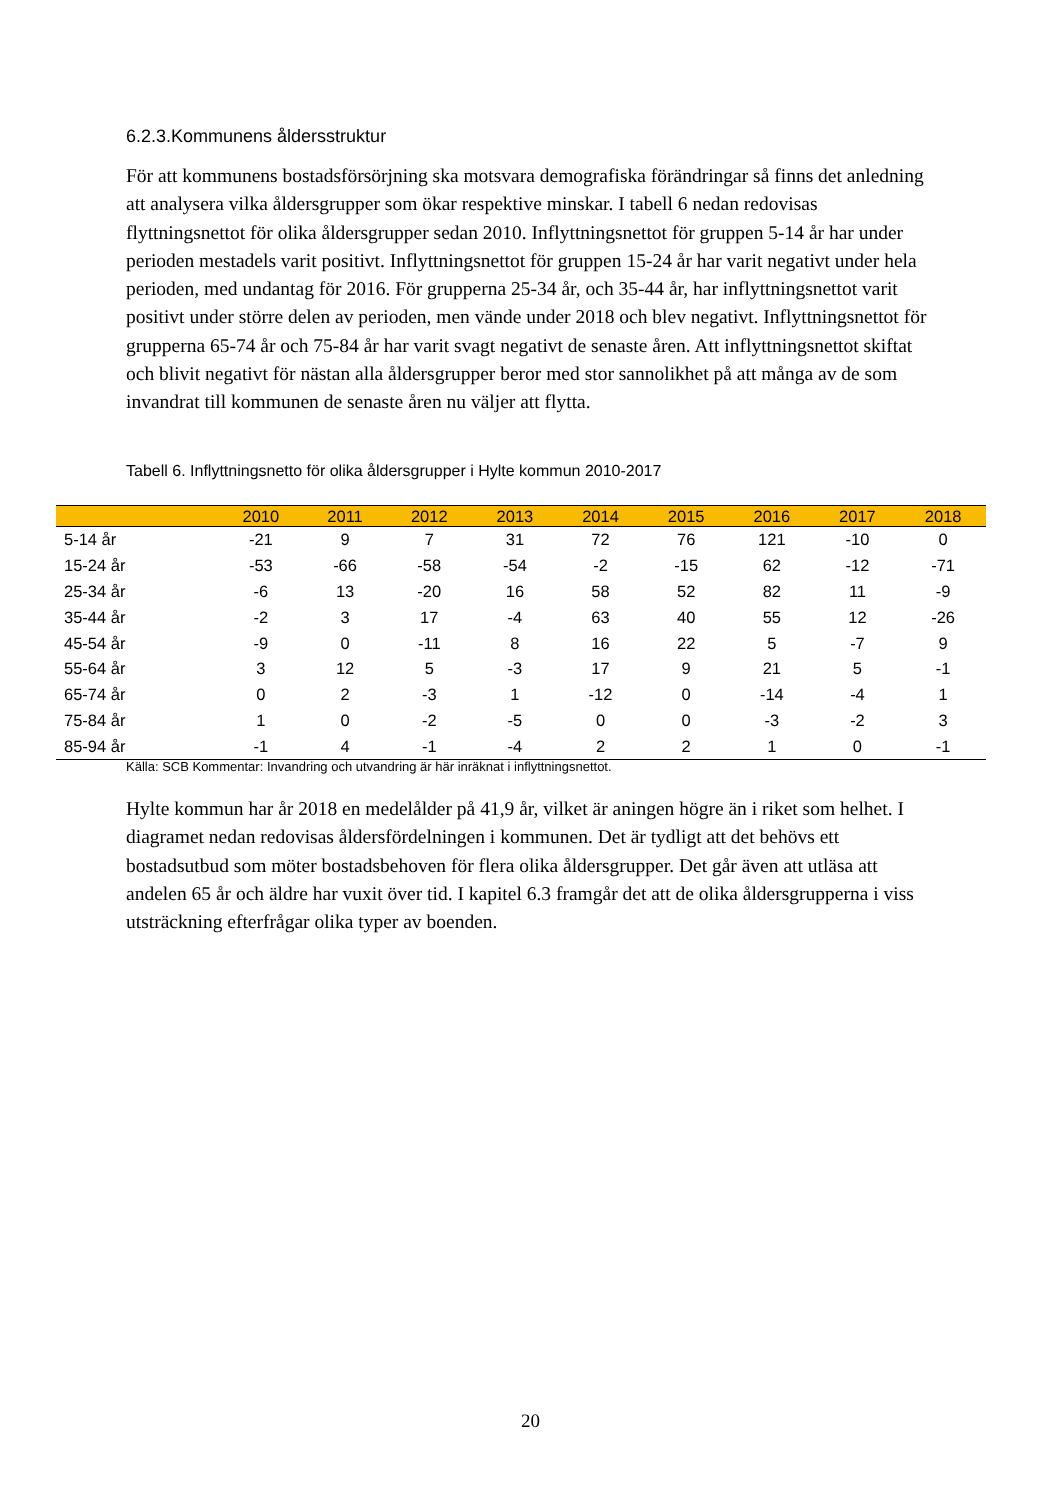6.2.3.Kommunens åldersstruktur
För att kommunens bostadsförsörjning ska motsvara demografiska förändringar så finns det anledning att analysera vilka åldersgrupper som ökar respektive minskar. I tabell 6 nedan redovisas flyttningsnettot för olika åldersgrupper sedan 2010. Inflyttningsnettot för gruppen 5-14 år har under perioden mestadels varit positivt. Inflyttningsnettot för gruppen 15-24 år har varit negativt under hela perioden, med undantag för 2016. För grupperna 25-34 år, och 35-44 år, har inflyttningsnettot varit positivt under större delen av perioden, men vände under 2018 och blev negativt. Inflyttningsnettot för grupperna 65-74 år och 75-84 år har varit svagt negativt de senaste åren. Att inflyttningsnettot skiftat och blivit negativt för nästan alla åldersgrupper beror med stor sannolikhet på att många av de som invandrat till kommunen de senaste åren nu väljer att flytta.
Tabell 6. Inflyttningsnetto för olika åldersgrupper i Hylte kommun 2010-2017
| | 2010 | 2011 | 2012 | 2013 | 2014 | 2015 | 2016 | 2017 | 2018 |
| --- | --- | --- | --- | --- | --- | --- | --- | --- | --- |
| 5-14 år | -21 | 9 | 7 | 31 | 72 | 76 | 121 | -10 | 0 |
| 15-24 år | -53 | -66 | -58 | -54 | -2 | -15 | 62 | -12 | -71 |
| 25-34 år | -6 | 13 | -20 | 16 | 58 | 52 | 82 | 11 | -9 |
| 35-44 år | -2 | 3 | 17 | -4 | 63 | 40 | 55 | 12 | -26 |
| 45-54 år | -9 | 0 | -11 | 8 | 16 | 22 | 5 | -7 | 9 |
| 55-64 år | 3 | 12 | 5 | -3 | 17 | 9 | 21 | 5 | -1 |
| 65-74 år | 0 | 2 | -3 | 1 | -12 | 0 | -14 | -4 | 1 |
| 75-84 år | 1 | 0 | -2 | -5 | 0 | 0 | -3 | -2 | 3 |
| 85-94 år | -1 | 4 | -1 | -4 | 2 | 2 | 1 | 0 | -1 |
Källa: SCB Kommentar: Invandring och utvandring är här inräknat i inflyttningsnettot.
Hylte kommun har år 2018 en medelålder på 41,9 år, vilket är aningen högre än i riket som helhet. I diagramet nedan redovisas åldersfördelningen i kommunen. Det är tydligt att det behövs ett bostadsutbud som möter bostadsbehoven för flera olika åldersgrupper. Det går även att utläsa att andelen 65 år och äldre har vuxit över tid. I kapitel 6.3 framgår det att de olika åldersgrupperna i viss utsträckning efterfrågar olika typer av boenden.
20